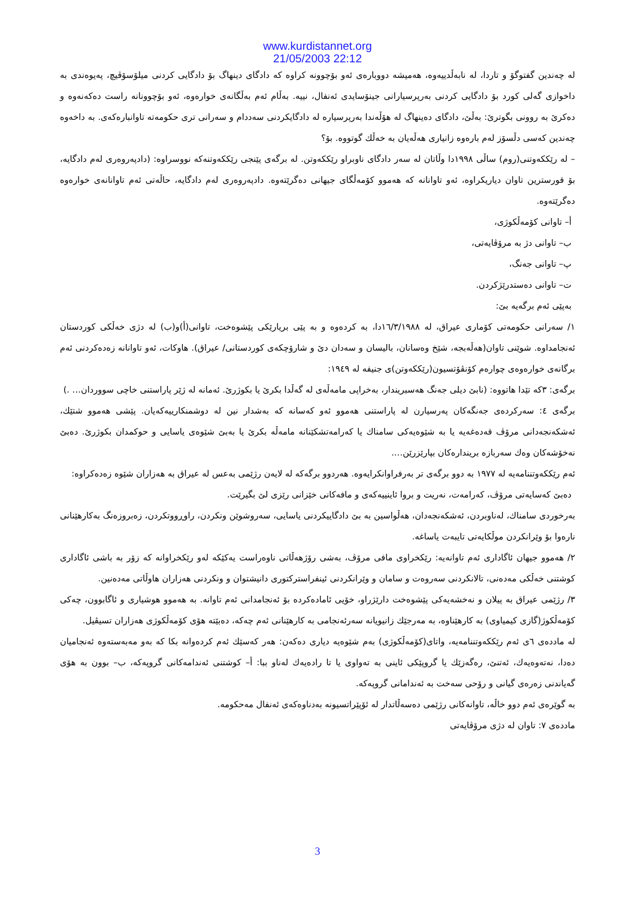www.kurdistannet.org
21/05/2003 22:12
له چەندین گفتوگۆ و تاردا، له نابەڵدییەوە، هەمیشە دووبارەی ئەو بۆچوونه کراوه که دادگای دینهاگ بۆ دادگایی کردنی میلۆسۆڤیچ، پەیوەندی به داخوازی گەلی کورد بۆ دادگایی کردنی بەرپرسیارانی جینۆسایدی ئەنفال، نییه. بەڵام ئەم بەڵگانەی خوارەوە، ئەو بۆچوونانه راست دەکەنەوه و دەکرێ به روونی بگوترێ: بەڵێ، دادگای دەینهاگ له هۆڵەندا بەرپرسیاره له دادگایکردنی سەددام و سەرانی تری حکومەته تاوانبارەکەی. به داخەوه چەندین کەسی دڵسۆز لەم بارەوه زانیاری هەڵەیان به خەڵك گوتووه. بۆ؟
– له رێککەوتنی(روم) ساڵی ١٩٩٨دا وڵاتان له سەر دادگای ناوبراو رێککەوتن. له برگەی پێنجی رێککەوتنەکه نووسراوه: (دادپەروەری لەم دادگایه، بۆ قورسترین تاوان دیاریکراوه، ئەو تاوانانه که هەموو کۆمەڵگای جیهانی دەگرێتەوه. دادپەروەری لەم دادگایه، حاڵەتی ئەم تاوانانەی خوارەوه دەگرێتەوه.
أ– تاوانی کۆمەڵکوژی،
ب– تاوانی دژ به مرۆڤایەتی،
پ– تاوانی جەنگ،
ت– تاوانی دەستدرێژکردن.
بەپێی ئەم برگەیه بێ:
١/ سەرانی حکومەتی کۆماری عیراق، له ١٦/٣/١٩٨٨دا، به کردەوه و به پێی بریارێکی پێشوەخت، تاوانی(أ)و(ب) له دژی خەڵکی کوردستان ئەنجامداوه. شوێنی تاوان(هەڵەبجە، شێخ وەسانان، بالیسان و سەدان دێ و شارۆچکەی کوردستانی/ عیراق). هاوکات، ئەو تاوانانه زەدەکردنی ئەم برگانەی خوارەوەی چوارەم کۆنڤۆتسیون(رێککەوتن)ی جنیفه له ١٩٤٩:
برگەی: ٣که تێدا هاتووه: (نابێ دیلی جەنگ هەسبریندار، بەخراپی مامەڵەی له گەڵدا بکرێ یا بکوژرێ. ئەمانه له ژێر پاراستنی خاچی سووردان… .)
برگەی ٤: سەرکردەی جەنگەکان پەرسیارن له پاراستنی هەموو ئەو کەسانه که بەشدار نین له دوشمنکارییەکەیان. پێشی هەموو شتێك، ئەشکەنجەدانی مرۆڤ قەدەغەیه یا به شێوەیەکی سامناك یا کەرامەتشکێنانه مامەڵه بکرێ یا بەبێ شێوەی یاسایی و حوکمدان بکوژرێ. دەبێ نەخۆشەکان وەك سەربازه بریندارەکان بپارێزرێن….
ئەم رێککەوتننامەیه له ١٩٧٧ به دوو برگەی تر بەرفراوانکرایەوه. هەردوو برگەکه له لایەن رژێمی بەعس له عیراق به هەزاران شێوه زەدەکراوه:
دەبێ کەسایەتی مرۆڤ، کەرامەت، نەریت و بروا ئاینییەکەی و مافەکانی خێزانی رێزی لێ بگیرێت.
بەرخوردی سامناك، لەناوبردن، ئەشکەنجەدان، هەڵواسین به بێ دادگاییکردنی یاسایی، سەروشوێن ونکردن، راوڕووتکردن، زەبروزەنگ بەکارهێنانی نارەوا بۆ وێرانکردن موڵکایەتی تایبەت یاساغه.
٢/ هەموو جیهان ئاگاداری ئەم تاوانەیه: رێکخراوی مافی مرۆڤ، بەشی رۆژهەڵاتی ناوەراست یەکێکه لەو رێکخراوانه که زۆر به باشی ئاگاداری کوشتنی خەڵکی مەدەنی، تالانکردنی سەروەت و سامان و وێرانکردنی ئینفراسترکتوری دانیشتوان و ونکردنی هەزاران هاوڵاتی مەدەنین.
٣/ رژێمی عیراق به پیلان و نەخشەیەکی پێشوەخت دارێژراو، خۆیی ئامادەکرده بۆ ئەنجامدانی ئەم تاوانه. به هەموو هوشیاری و ئاگابوون، چەکی کۆمەڵکوژ(گازی کیمیاوی) به کارهێناوه، به مەرجێك زانیویانه سەرئەنجامی به کارهێنانی ئەم چەکه، دەبێته هۆی کۆمەڵکوژی هەزاران تسیڤیل.
له ماددەی ٦ی ئەم رێککەوتننامەیه، واتای(کۆمەڵکوژی) بەم شێوەیه دیاری دەکەن: هەر کەسێك ئەم کردەوانه بکا که بەو مەبەستەوه ئەنجامیان دەدا، نەتەوەیەك، ئەتنێ، رەگەزێك یا گروپێکی ئاینی به تەواوی یا تا رادەیەك لەناو ببا: أ– کوشتنی ئەندامەکانی گروپەکه، ب– بوون به هۆی گەیاندنی زەرەی گیانی و رۆحی سەخت به ئەندامانی گروپەکه.
به گوێرەی ئەم دوو خاڵه، تاوانەکانی رژێمی دەسەڵاتدار له ئۆپێراتسیونه بەدناوەکەی ئەنفال مەحکومه.
ماددەی ٧: تاوان له دژی مرۆڤایەتی
3